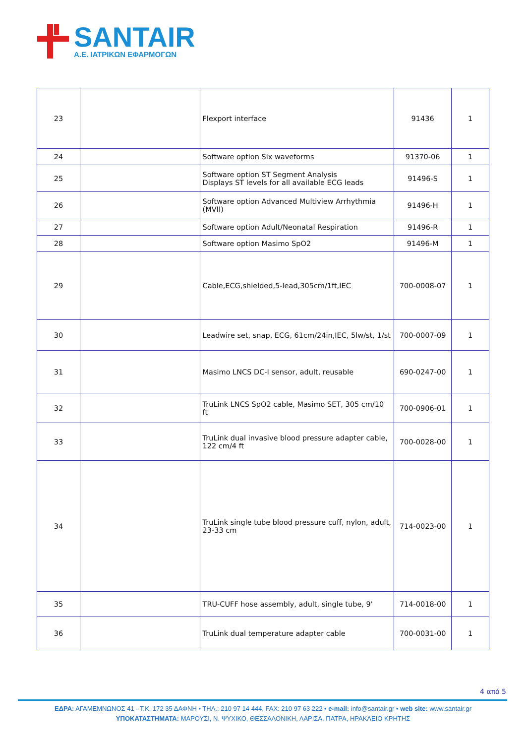SANTAIR
Α.Ε. ΙΑΤΡΙΚΩΝ ΕΦΑΡΜΟΓΩΝ
| 23 | | Flexport interface | 91436 | 1 |
| 24 | | Software option Six waveforms | 91370-06 | 1 |
| 25 | | Software option ST Segment Analysis Displays ST levels for all available ECG leads | 91496-S | 1 |
| 26 | | Software option Advanced Multiview Arrhythmia (MVII) | 91496-H | 1 |
| 27 | | Software option Adult/Neonatal Respiration | 91496-R | 1 |
| 28 | | Software option Masimo SpO2 | 91496-M | 1 |
| 29 | | Cable,ECG,shielded,5-lead,305cm/1ft,IEC | 700-0008-07 | 1 |
| 30 | | Leadwire set, snap, ECG, 61cm/24in,IEC, 5lw/st, 1/st | 700-0007-09 | 1 |
| 31 | | Masimo LNCS DC-I sensor, adult, reusable | 690-0247-00 | 1 |
| 32 | | TruLink LNCS SpO2 cable, Masimo SET, 305 cm/10 ft | 700-0906-01 | 1 |
| 33 | | TruLink dual invasive blood pressure adapter cable, 122 cm/4 ft | 700-0028-00 | 1 |
| 34 | | TruLink single tube blood pressure cuff, nylon, adult, 23-33 cm | 714-0023-00 | 1 |
| 35 | | TRU-CUFF hose assembly, adult, single tube, 9' | 714-0018-00 | 1 |
| 36 | | TruLink dual temperature adapter cable | 700-0031-00 | 1 |
4 από 5
ΕΔΡΑ: ΑΓΑΜΕΜΝΩΝΟΣ 41 - Τ.Κ. 172 35 ΔΑΦΝΗ • ΤΗΛ.: 210 97 14 444, FAX: 210 97 63 222 • e-mail: info@santair.gr • web site: www.santair.gr
ΥΠΟΚΑΤΑΣΤΗΜΑΤΑ: ΜΑΡΟΥΣΙ, Ν. ΨΥΧΙΚΟ, ΘΕΣΣΑΛΟΝΙΚΗ, ΛΑΡΙΣΑ, ΠΑΤΡΑ, ΗΡΑΚΛΕΙΟ ΚΡΗΤΗΣ